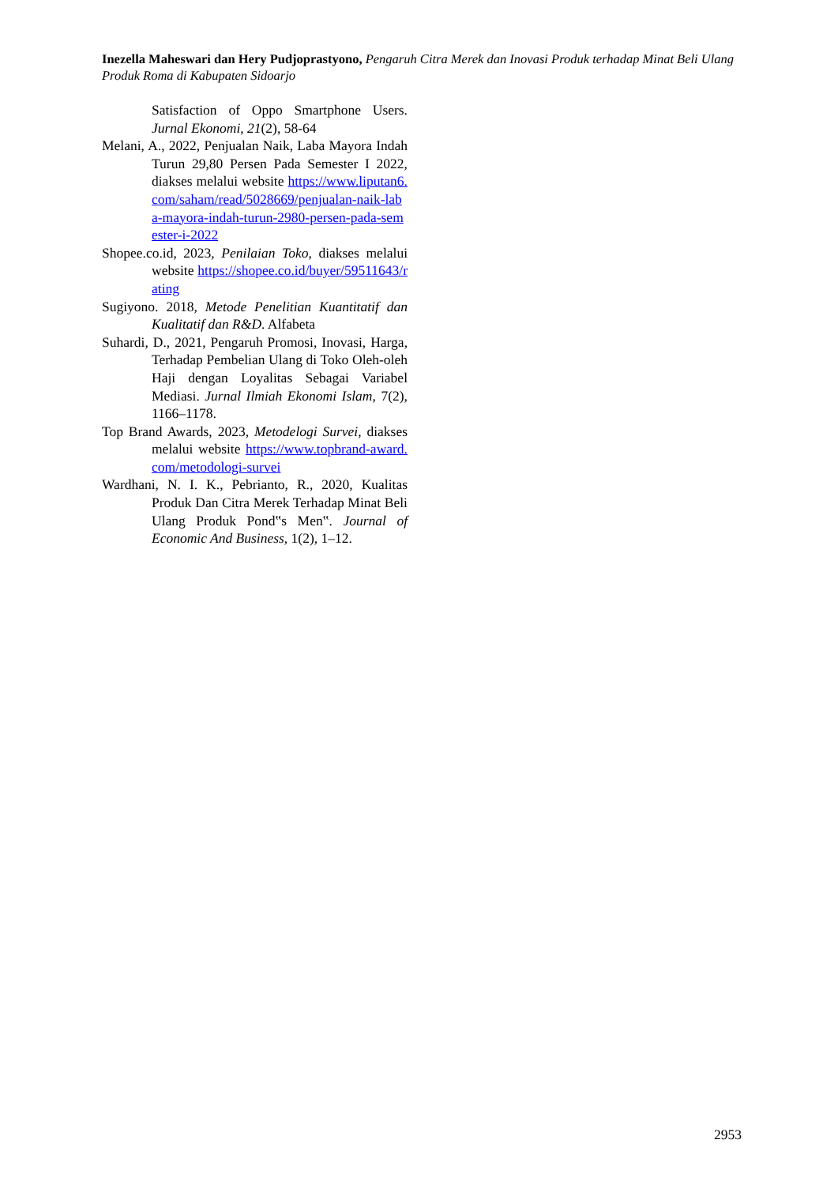Inezella Maheswari dan Hery Pudjoprastyono, Pengaruh Citra Merek dan Inovasi Produk terhadap Minat Beli Ulang Produk Roma di Kabupaten Sidoarjo
Satisfaction of Oppo Smartphone Users. Jurnal Ekonomi, 21(2), 58-64
Melani, A., 2022, Penjualan Naik, Laba Mayora Indah Turun 29,80 Persen Pada Semester I 2022, diakses melalui website https://www.liputan6.com/saham/read/5028669/penjualan-naik-laba-mayora-indah-turun-2980-persen-pada-semester-i-2022
Shopee.co.id, 2023, Penilaian Toko, diakses melalui website https://shopee.co.id/buyer/59511643/rating
Sugiyono. 2018, Metode Penelitian Kuantitatif dan Kualitatif dan R&D. Alfabeta
Suhardi, D., 2021, Pengaruh Promosi, Inovasi, Harga, Terhadap Pembelian Ulang di Toko Oleh-oleh Haji dengan Loyalitas Sebagai Variabel Mediasi. Jurnal Ilmiah Ekonomi Islam, 7(2), 1166–1178.
Top Brand Awards, 2023, Metodelogi Survei, diakses melalui website https://www.topbrand-award.com/metodologi-survei
Wardhani, N. I. K., Pebrianto, R., 2020, Kualitas Produk Dan Citra Merek Terhadap Minat Beli Ulang Produk Pond‟s Men‟. Journal of Economic And Business, 1(2), 1–12.
2953